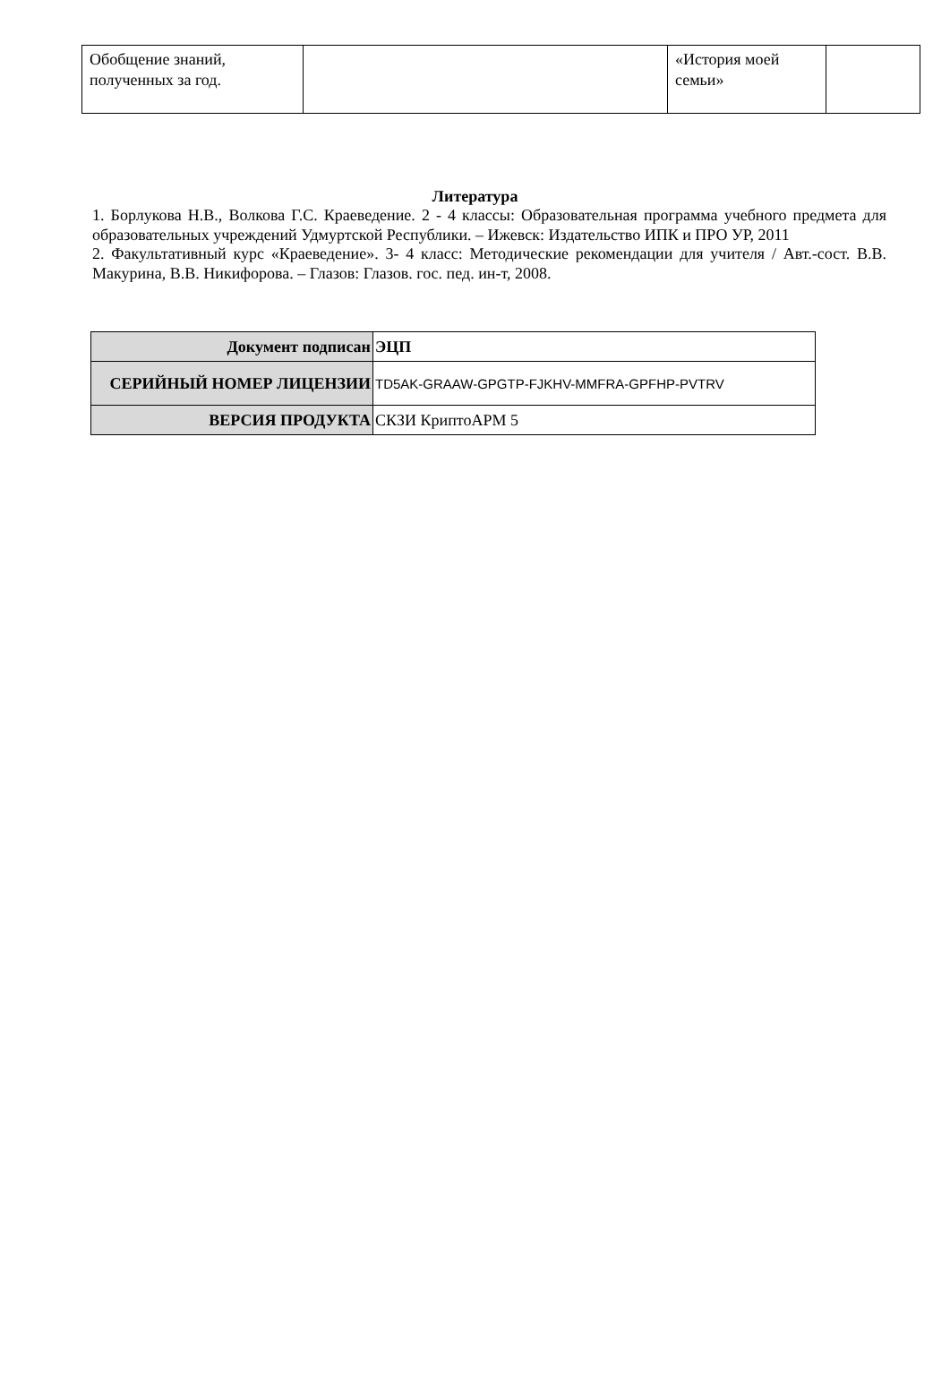| Обобщение знаний, полученных за год. | | «История моей семьи» | |
Литература
1. Борлукова Н.В., Волкова Г.С. Краеведение. 2 - 4 классы: Образовательная программа учебного предмета для образовательных учреждений Удмуртской Республики. – Ижевск: Издательство ИПК и ПРО УР, 2011
2. Факультативный курс «Краеведение». 3- 4 класс: Методические рекомендации для учителя / Авт.-сост. В.В. Макурина, В.В. Никифорова. – Глазов: Глазов. гос. пед. ин-т, 2008.
| Документ подписан | ЭЦП |
| СЕРИЙНЫЙ НОМЕР ЛИЦЕНЗИИ | TD5AK-GRAAW-GPGTP-FJKHV-MMFRA-GPFHP-PVTRV |
| ВЕРСИЯ ПРОДУКТА | СКЗИ КриптоАРМ 5 |